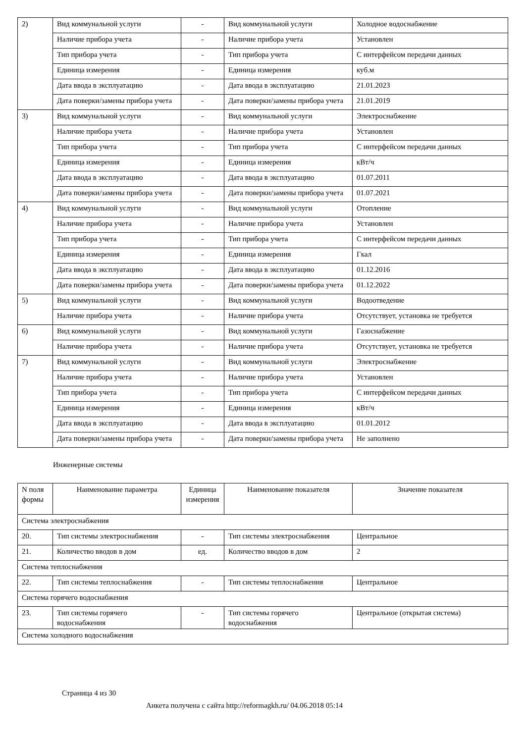| 2) | Вид коммунальной услуги | - | Вид коммунальной услуги | Холодное водоснабжение |
| | Наличие прибора учета | - | Наличие прибора учета | Установлен |
| | Тип прибора учета | - | Тип прибора учета | С интерфейсом передачи данных |
| | Единица измерения | - | Единица измерения | куб.м |
| | Дата ввода в эксплуатацию | - | Дата ввода в эксплуатацию | 21.01.2023 |
| | Дата поверки/замены прибора учета | - | Дата поверки/замены прибора учета | 21.01.2019 |
| 3) | Вид коммунальной услуги | - | Вид коммунальной услуги | Электроснабжение |
| | Наличие прибора учета | - | Наличие прибора учета | Установлен |
| | Тип прибора учета | - | Тип прибора учета | С интерфейсом передачи данных |
| | Единица измерения | - | Единица измерения | кВт/ч |
| | Дата ввода в эксплуатацию | - | Дата ввода в эксплуатацию | 01.07.2011 |
| | Дата поверки/замены прибора учета | - | Дата поверки/замены прибора учета | 01.07.2021 |
| 4) | Вид коммунальной услуги | - | Вид коммунальной услуги | Отопление |
| | Наличие прибора учета | - | Наличие прибора учета | Установлен |
| | Тип прибора учета | - | Тип прибора учета | С интерфейсом передачи данных |
| | Единица измерения | - | Единица измерения | Гкал |
| | Дата ввода в эксплуатацию | - | Дата ввода в эксплуатацию | 01.12.2016 |
| | Дата поверки/замены прибора учета | - | Дата поверки/замены прибора учета | 01.12.2022 |
| 5) | Вид коммунальной услуги | - | Вид коммунальной услуги | Водоотведение |
| | Наличие прибора учета | - | Наличие прибора учета | Отсутствует, установка не требуется |
| 6) | Вид коммунальной услуги | - | Вид коммунальной услуги | Газоснабжение |
| | Наличие прибора учета | - | Наличие прибора учета | Отсутствует, установка не требуется |
| 7) | Вид коммунальной услуги | - | Вид коммунальной услуги | Электроснабжение |
| | Наличие прибора учета | - | Наличие прибора учета | Установлен |
| | Тип прибора учета | - | Тип прибора учета | С интерфейсом передачи данных |
| | Единица измерения | - | Единица измерения | кВт/ч |
| | Дата ввода в эксплуатацию | - | Дата ввода в эксплуатацию | 01.01.2012 |
| | Дата поверки/замены прибора учета | - | Дата поверки/замены прибора учета | Не заполнено |
Инженерные системы
| N поля формы | Наименование параметра | Единица измерения | Наименование показателя | Значение показателя |
| --- | --- | --- | --- | --- |
| Система электроснабжения | | | | |
| 20. | Тип системы электроснабжения | - | Тип системы электроснабжения | Центральное |
| 21. | Количество вводов в дом | ед. | Количество вводов в дом | 2 |
| Система теплоснабжения | | | | |
| 22. | Тип системы теплоснабжения | - | Тип системы теплоснабжения | Центральное |
| Система горячего водоснабжения | | | | |
| 23. | Тип системы горячего водоснабжения | - | Тип системы горячего водоснабжения | Центральное (открытая система) |
| Система холодного водоснабжения | | | | |
Страница 4 из 30
Анкета получена с сайта http://reformagkh.ru/ 04.06.2018 05:14